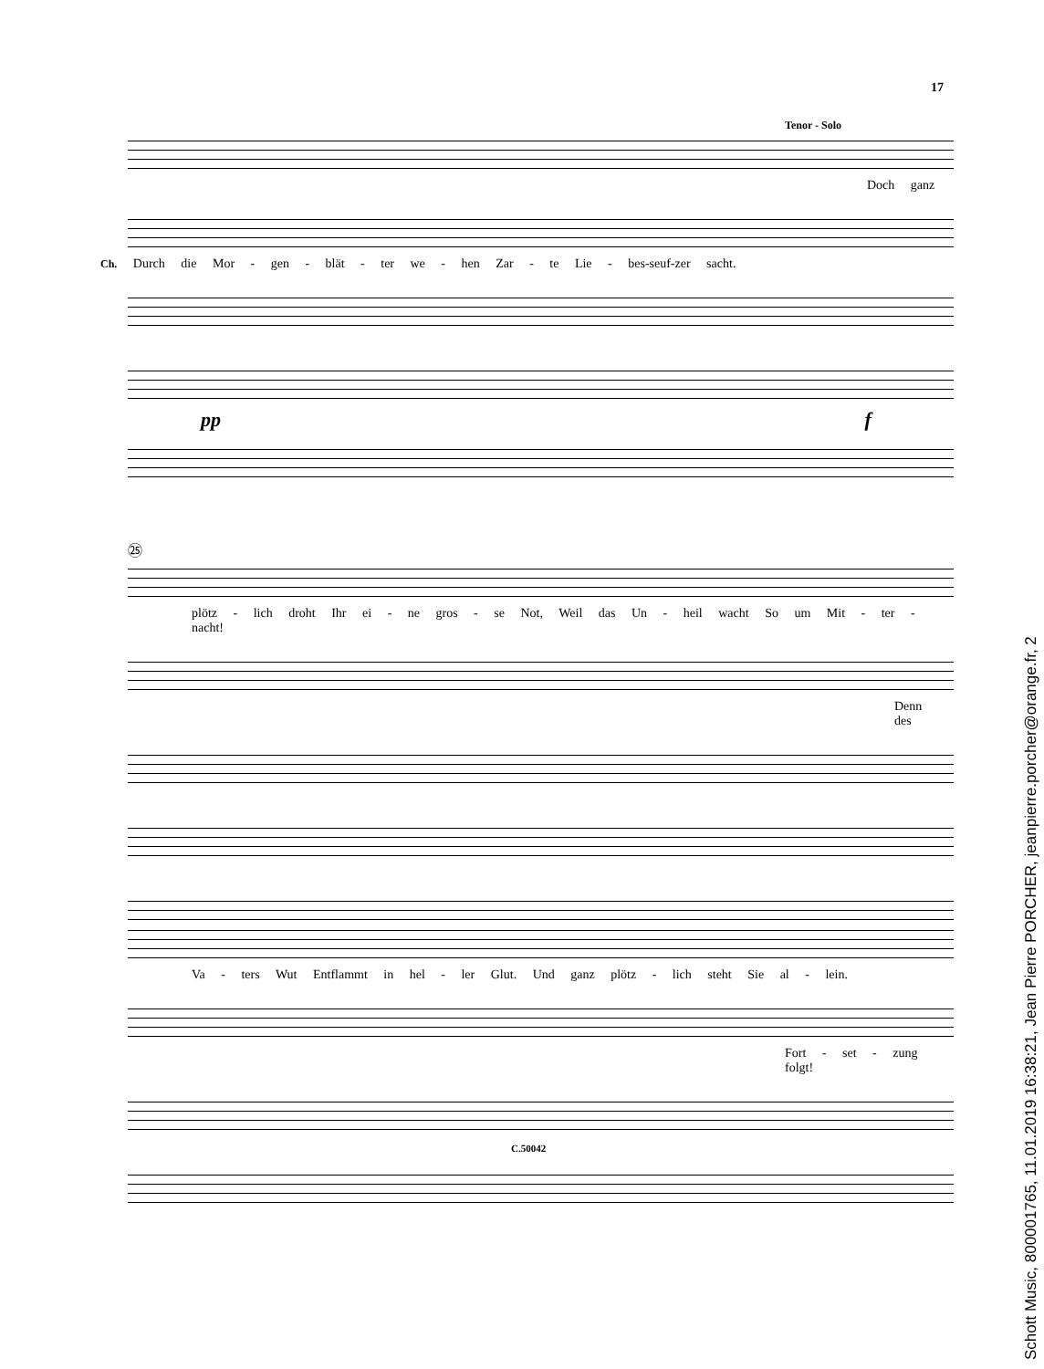17
Tenor - Solo
Doch ganz
Ch. Durch die Mor - gen - blät - ter we - hen Zar - te Lie - bes-seuf-zer sacht.
pp f
㉕
plötz - lich droht Ihr ei - ne gros - se Not, Weil das Un - heil wacht So um Mit - ter - nacht!
Denn des
Va - ters Wut Entflammt in hel - ler Glut. Und ganz plötz - lich steht Sie al - lein.
Fort - set - zung folgt!
C.50042
Schott Music, 800001765, 11.01.2019 16:38:21, Jean Pierre PORCHER, jeanpierre.porcher@orange.fr, 2